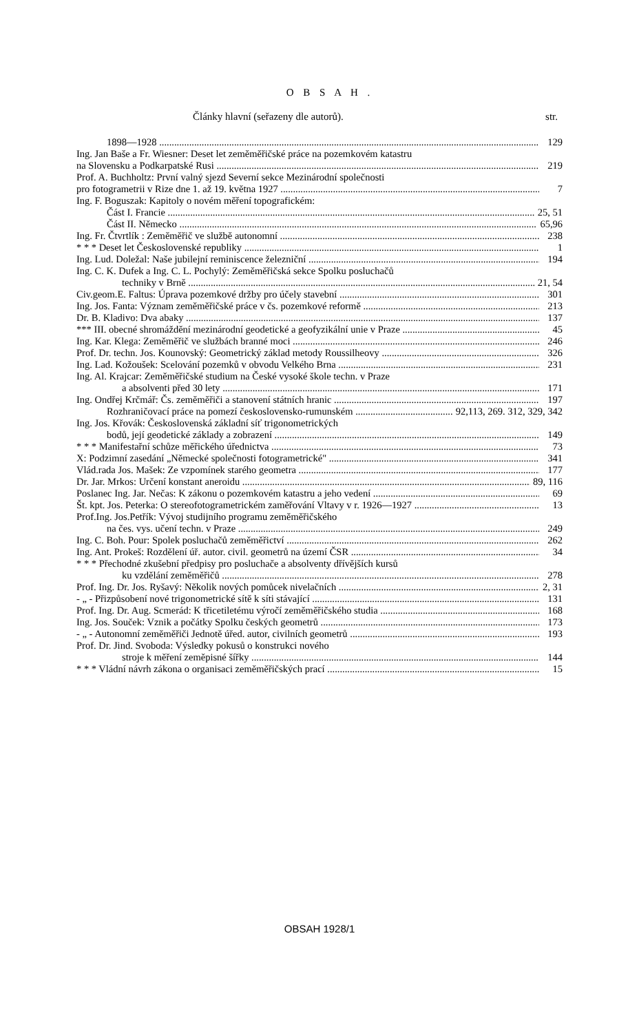O B S A H .
Články hlavní (seřazeny dle autorů). str.
1898—1928 129
Ing. Jan Baše a Fr. Wiesner: Deset let zeměměřičské práce na pozemkovém katastru
na Slovensku a Podkarpatské Rusi 219
Prof. A. Buchholtz: První valný sjezd Severní sekce Mezinárodní společnosti
pro fotogrametrii v Rize dne 1. až 19. května 1927 7
Ing. F. Boguszak: Kapitoly o novém měření topografickém:
Část I. Francie 25, 51
Část II. Německo 65,96
Ing. Fr. Čtvrtlík : Zeměměřič ve službě autonomní 238
* * * Deset let Československé republiky 1
Ing. Lud. Doležal: Naše jubilejní reminiscence železniční 194
Ing. C. K. Dufek a Ing. C. L. Pochylý: Zeměměřičská sekce Spolku posluchačů
techniky v Brně 21, 54
Civ.geom.E. Faltus: Úprava pozemkové držby pro účely stavební 301
Ing. Jos. Fanta: Význam zeměměřičské práce v čs. pozemkové reformě 213
Dr. B. Kladivo: Dva abaky 137
*** III. obecné shromáždění mezinárodní geodetické a geofyzikální unie v Praze 45
Ing. Kar. Klega: Zeměměřič ve službách branné moci 246
Prof. Dr. techn. Jos. Kounovský: Geometrický základ metody Roussilheovy 326
Ing. Lad. Kožoušek: Scelování pozemků v obvodu Velkého Brna 231
Ing. Al. Krajcar: Zeměměřičské studium na České vysoké škole techn. v Praze
a absolventi před 30 lety 171
Ing. Ondřej Krčmář: Čs. zeměměřiči a stanovení státních hranic 197
Rozhraničovací práce na pomezí československo-rumunském 92,113, 269. 312, 329, 342
Ing. Jos. Křovák: Československá základní síť trigonometrických
bodů, její geodetické základy a zobrazení 149
* * * Manifestařní schůze měřického úřednictva 73
X: Podzimní zasedání „Německé společnosti fotogrametrické" 341
Vlád.rada Jos. Mašek: Ze vzpomínek starého geometra 177
Dr. Jar. Mrkos: Určení konstant aneroidu 89, 116
Poslanec Ing. Jar. Nečas: K zákonu o pozemkovém katastru a jeho vedení 69
Št. kpt. Jos. Peterka: O stereofotogrametrickém zaměřování Vltavy v r. 1926—1927 13
Prof.Ing. Jos.Petřík: Vývoj studijního programu zeměměřičského
na čes. vys. učení techn. v Praze 249
Ing. C. Boh. Pour: Spolek posluchačů zeměměřictví 262
Ing. Ant. Prokeš: Rozdělení úř. autor. civil. geometrů na území ČSR 34
* * * Přechodné zkušební předpisy pro posluchače a absolventy dřívějších kursů
ku vzdělání zeměměřičů 278
Prof. Ing. Dr. Jos. Ryšavý: Několik nových pomůcek nivelačních 2, 31
- „ - Přizpůsobení nové trigonometrické sítě k síti stávající 131
Prof. Ing. Dr. Aug. Scmerád: K třicetiletému výročí zeměměřičského studia 168
Ing. Jos. Souček: Vznik a počátky Spolku českých geometrů 173
- „ - Autonomní zeměměřiči Jednotě úřed. autor, civilních geometrů 193
Prof. Dr. Jind. Svoboda: Výsledky pokusů o konstrukci nového
stroje k měření zeměpisné šířky 144
* * * Vládní návrh zákona o organisaci zeměměřičských prací 15
OBSAH 1928/1